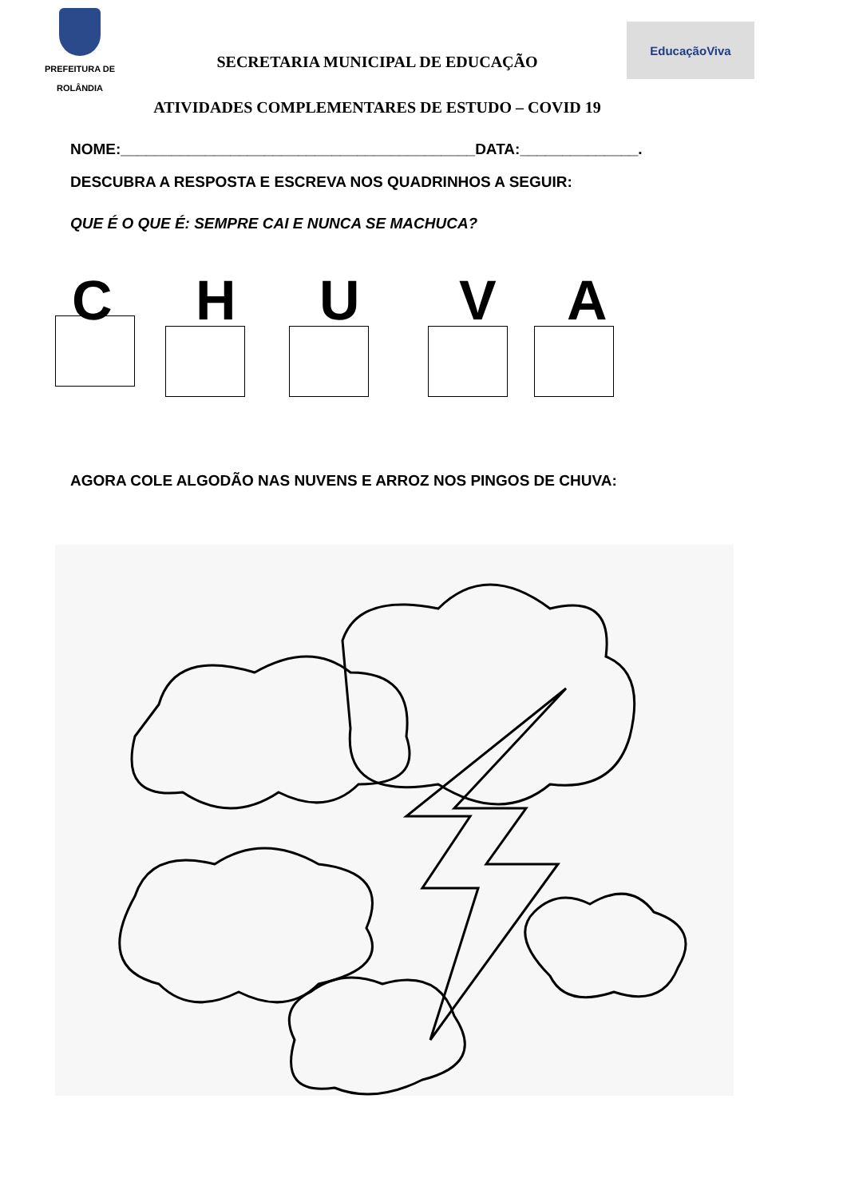PREFEITURA DE
ROLÂNDIA
SECRETARIA MUNICIPAL DE EDUCAÇÃO
ATIVIDADES COMPLEMENTARES DE ESTUDO – COVID 19
EducaçãoViva
NOME:__________________________________________DATA:______________.
DESCUBRA A RESPOSTA E ESCREVA NOS QUADRINHOS A SEGUIR:
QUE É O QUE É: SEMPRE CAI E NUNCA SE MACHUCA?
CHUVA
AGORA COLE ALGODÃO NAS NUVENS E ARROZ NOS PINGOS DE CHUVA: